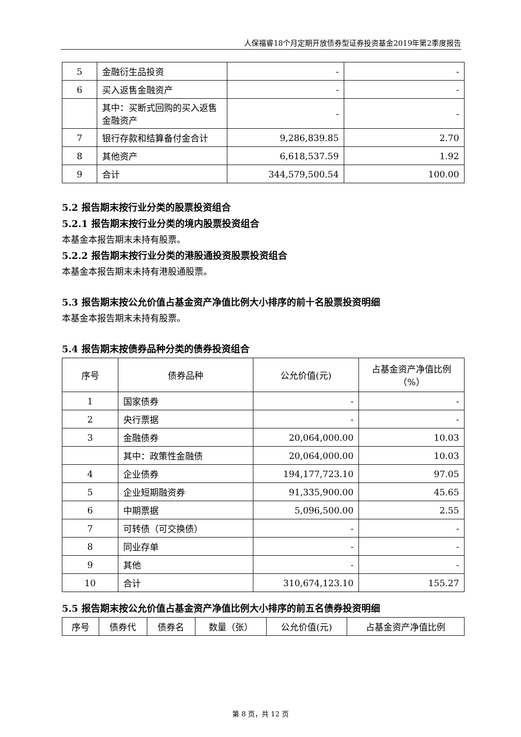人保福睿18个月定期开放债券型证券投资基金2019年第2季度报告
| 5 | 金融衍生品投资 | - | - |
| 6 | 买入返售金融资产 | - | - |
| | 其中：买断式回购的买入返售金融资产 | - | - |
| 7 | 银行存款和结算备付金合计 | 9,286,839.85 | 2.70 |
| 8 | 其他资产 | 6,618,537.59 | 1.92 |
| 9 | 合计 | 344,579,500.54 | 100.00 |
5.2 报告期末按行业分类的股票投资组合
5.2.1 报告期末按行业分类的境内股票投资组合
本基金本报告期末未持有股票。
5.2.2 报告期末按行业分类的港股通投资股票投资组合
本基金本报告期末未持有港股通股票。
5.3 报告期末按公允价值占基金资产净值比例大小排序的前十名股票投资明细
本基金本报告期末未持有股票。
5.4 报告期末按债券品种分类的债券投资组合
| 序号 | 债券品种 | 公允价值(元) | 占基金资产净值比例（%） |
| --- | --- | --- | --- |
| 1 | 国家债券 | - | - |
| 2 | 央行票据 | - | - |
| 3 | 金融债券 | 20,064,000.00 | 10.03 |
| | 其中：政策性金融债 | 20,064,000.00 | 10.03 |
| 4 | 企业债券 | 194,177,723.10 | 97.05 |
| 5 | 企业短期融资券 | 91,335,900.00 | 45.65 |
| 6 | 中期票据 | 5,096,500.00 | 2.55 |
| 7 | 可转债（可交换债） | - | - |
| 8 | 同业存单 | - | - |
| 9 | 其他 | - | - |
| 10 | 合计 | 310,674,123.10 | 155.27 |
5.5 报告期末按公允价值占基金资产净值比例大小排序的前五名债券投资明细
| 序号 | 债券代 | 债券名 | 数量（张） | 公允价值(元) | 占基金资产净值比例 |
| --- | --- | --- | --- | --- | --- |
第 8 页，共 12 页